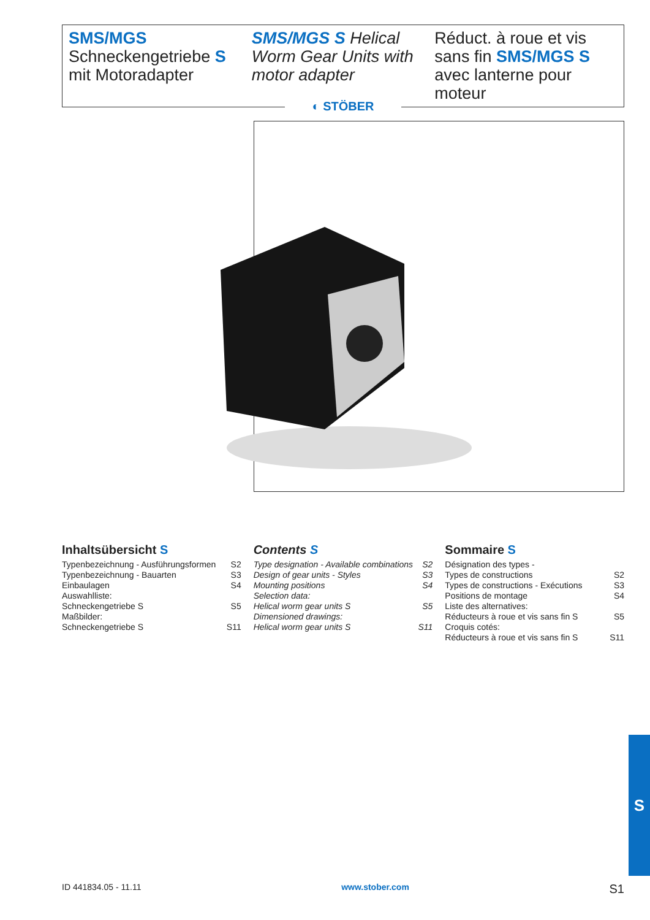SMS/MGS
Schneckengetriebe S
mit Motoradapter
SMS/MGS S Helical Worm Gear Units with motor adapter
Réduct. à roue et vis sans fin SMS/MGS S avec lanterne pour moteur
◐ STÖBER
Inhaltsübersicht S
| Typenbezeichnung - Ausführungsformen | S2 |
| Typenbezeichnung - Bauarten | S3 |
| Einbaulagen | S4 |
| Auswahlliste: Schneckengetriebe S | S5 |
| Maßbilder: Schneckengetriebe S | S11 |
Contents S
| Type designation - Available combinations | S2 |
| Design of gear units - Styles | S3 |
| Mounting positions | S4 |
| Selection data: Helical worm gear units S | S5 |
| Dimensioned drawings: Helical worm gear units S | S11 |
Sommaire S
| Désignation des types - Types de constructions | S2 |
| Types de constructions - Exécutions | S3 |
| Positions de montage | S4 |
| Liste des alternatives: Réducteurs à roue et vis sans fin S | S5 |
| Croquis cotés: Réducteurs à roue et vis sans fin S | S11 |
S
ID 441834.05 - 11.11 www.stober.com S1